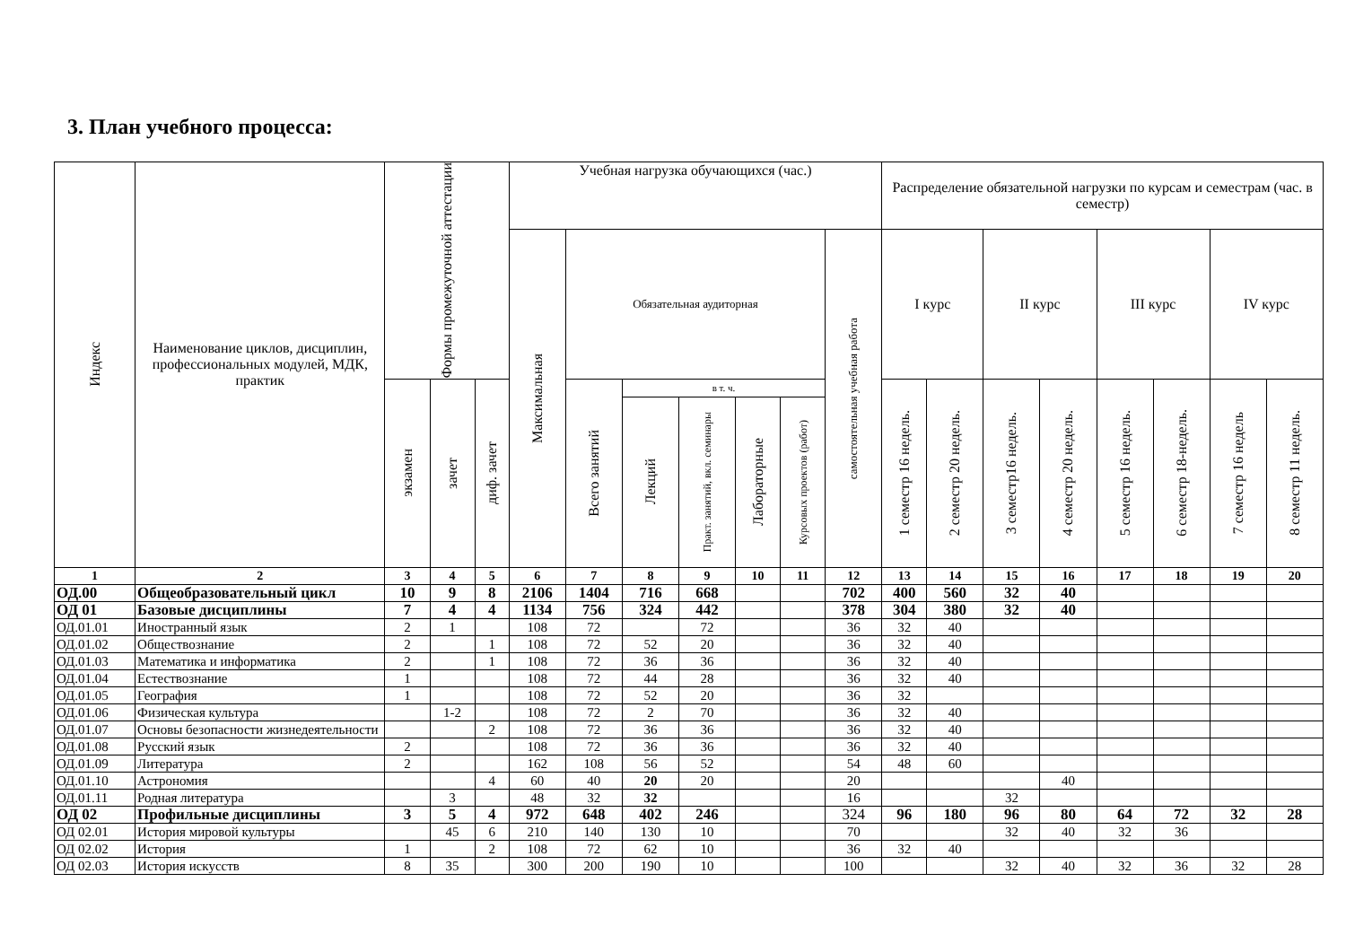3. План учебного процесса:
| Индекс | Наименование циклов, дисциплин, профессиональных модулей, МДК, практик | Формы промежуточной аттестации | | | Учебная нагрузка обучающихся (час.) | | | | | | | Распределение обязательной нагрузки по курсам и семестрам (час. в семестр) | | | | | | | | | |
| --- | --- | --- | --- | --- | --- | --- | --- | --- | --- | --- | --- | --- | --- | --- | --- | --- | --- | --- | --- | --- | --- |
| | | | | | Максимальная | Обязательная аудиторная | | | | | самостоятельная учебная работа | I курс | | II курс | | III курс | | IV курс | | | |
| | | | | | | экзамен | зачет | диф. зачет | Всего занятий | в т. ч. | | | | 1 семестр 16 недель. | 2 семестр 20 недель. | 3 семестр16 недель. | 4 семестр 20 недель. | 5 семестр 16 недель. | 6 семестр 18-недель. | 7 семестр 16 недель | 8 семестр 11 недель. |
| | | | Лекций | Практ. занятий, вкл. семинары | | | | | | Лабораторные | | Курсовых проектов (работ) | | | | | | | | | |
| 1 | 2 | 3 | 4 | 5 | 6 | 7 | 8 | 9 | 10 | 11 | 12 | 13 | 14 | 15 | 16 | 17 | 18 | 19 | 20 | | |
| ОД.00 | Общеобразовательный цикл | 10 | 9 | 8 | 2106 | 1404 | 716 | 668 | | | 702 | 400 | 560 | 32 | 40 | | | | | | |
| ОД 01 | Базовые дисциплины | 7 | 4 | 4 | 1134 | 756 | 324 | 442 | | | 378 | 304 | 380 | 32 | 40 | | | | | | |
| ОД.01.01 | Иностранный язык | 2 | 1 | | 108 | 72 | | 72 | | | 36 | 32 | 40 | | | | | | | | |
| ОД.01.02 | Обществознание | 2 | | 1 | 108 | 72 | 52 | 20 | | | 36 | 32 | 40 | | | | | | | | |
| ОД.01.03 | Математика и информатика | 2 | | 1 | 108 | 72 | 36 | 36 | | | 36 | 32 | 40 | | | | | | | | |
| ОД.01.04 | Естествознание | 1 | | | 108 | 72 | 44 | 28 | | | 36 | 32 | 40 | | | | | | | | |
| ОД.01.05 | География | 1 | | | 108 | 72 | 52 | 20 | | | 36 | 32 | | | | | | | | | |
| ОД.01.06 | Физическая культура | | 1-2 | | 108 | 72 | 2 | 70 | | | 36 | 32 | 40 | | | | | | | | |
| ОД.01.07 | Основы безопасности жизнедеятельности | | | 2 | 108 | 72 | 36 | 36 | | | 36 | 32 | 40 | | | | | | | | |
| ОД.01.08 | Русский язык | 2 | | | 108 | 72 | 36 | 36 | | | 36 | 32 | 40 | | | | | | | | |
| ОД.01.09 | Литература | 2 | | | 162 | 108 | 56 | 52 | | | 54 | 48 | 60 | | | | | | | | |
| ОД.01.10 | Астрономия | | | 4 | 60 | 40 | 20 | 20 | | | 20 | | | | 40 | | | | | | |
| ОД.01.11 | Родная литература | | 3 | | 48 | 32 | 32 | | | | 16 | | | 32 | | | | | | | |
| ОД 02 | Профильные дисциплины | 3 | 5 | 4 | 972 | 648 | 402 | 246 | | | 324 | 96 | 180 | 96 | 80 | 64 | 72 | 32 | 28 | | |
| ОД 02.01 | История мировой культуры | | 45 | 6 | 210 | 140 | 130 | 10 | | | 70 | | | 32 | 40 | 32 | 36 | | | | |
| ОД 02.02 | История | 1 | | 2 | 108 | 72 | 62 | 10 | | | 36 | 32 | 40 | | | | | | | | |
| ОД 02.03 | История искусств | 8 | 35 | | 300 | 200 | 190 | 10 | | | 100 | | | 32 | 40 | 32 | 36 | 32 | 28 | | |